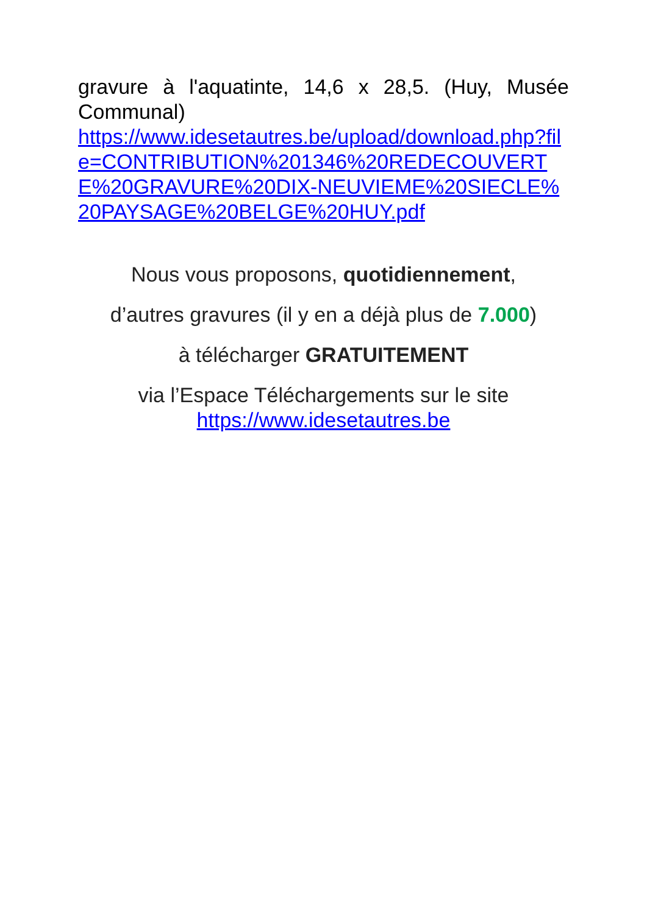gravure à l'aquatinte, 14,6 x 28,5. (Huy, Musée Communal)
https://www.idesetautres.be/upload/download.php?file=CONTRIBUTION%201346%20REDECOUVERTE%20GRAVURE%20DIX-NEUVIEME%20SIECLE%20PAYSAGE%20BELGE%20HUY.pdf
Nous vous proposons, quotidiennement,
d’autres gravures (il y en a déjà plus de 7.000)
à télécharger GRATUITEMENT
via l’Espace Téléchargements sur le site
https://www.idesetautres.be